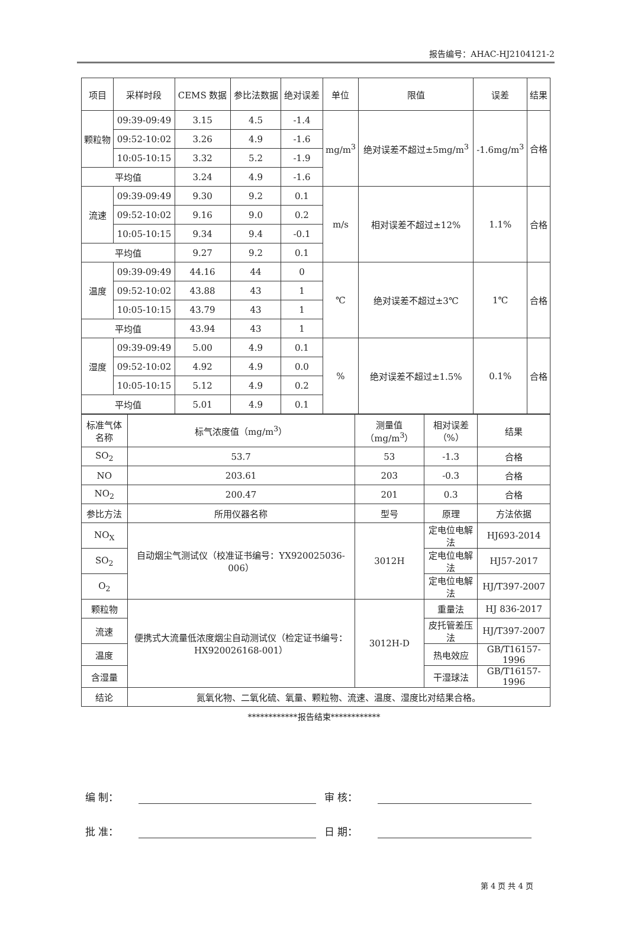报告编号：AHAC-HJ2104121-2
| 项目 | 采样时段 | CEMS 数据 | 参比法数据 | 绝对误差 | 单位 | 限值 | 误差 | 结果 |
| --- | --- | --- | --- | --- | --- | --- | --- | --- |
| 颗粒物 | 09:39-09:49 | 3.15 | 4.5 | -1.4 | mg/m<sup>3</sup> | 绝对误差不超过±5mg/m<sup>3</sup> | -1.6mg/m<sup>3</sup> | 合格 |
| | 09:52-10:02 | 3.26 | 4.9 | -1.6 | | | | |
| | 10:05-10:15 | 3.32 | 5.2 | -1.9 | | | | |
| 平均值 | | 3.24 | 4.9 | -1.6 | | | | |
| 流速 | 09:39-09:49 | 9.30 | 9.2 | 0.1 | m/s | 相对误差不超过±12% | 1.1% | 合格 |
| | 09:52-10:02 | 9.16 | 9.0 | 0.2 | | | | |
| | 10:05-10:15 | 9.34 | 9.4 | -0.1 | | | | |
| 平均值 | | 9.27 | 9.2 | 0.1 | | | | |
| 温度 | 09:39-09:49 | 44.16 | 44 | 0 | ℃ | 绝对误差不超过±3℃ | 1℃ | 合格 |
| | 09:52-10:02 | 43.88 | 43 | 1 | | | | |
| | 10:05-10:15 | 43.79 | 43 | 1 | | | | |
| 平均值 | | 43.94 | 43 | 1 | | | | |
| 湿度 | 09:39-09:49 | 5.00 | 4.9 | 0.1 | % | 绝对误差不超过±1.5% | 0.1% | 合格 |
| | 09:52-10:02 | 4.92 | 4.9 | 0.0 | | | | |
| | 10:05-10:15 | 5.12 | 4.9 | 0.2 | | | | |
| 平均值 | | 5.01 | 4.9 | 0.1 | | | | |
| 标准气体名称 | 标气浓度值（mg/m<sup>3</sup>） | 测量值（mg/m<sup>3</sup>） | 相对误差（%） | 结果 |
| SO<sub>2</sub> | 53.7 | 53 | -1.3 | 合格 |
| NO | 203.61 | 203 | -0.3 | 合格 |
| NO<sub>2</sub> | 200.47 | 201 | 0.3 | 合格 |
| 参比方法 | 所用仪器名称 | 型号 | 原理 | 方法依据 |
| NO<sub>X</sub> | 自动烟尘气测试仪（校准证书编号：YX920025036-006） | 3012H | 定电位电解法 | HJ693-2014 |
| SO<sub>2</sub> | | | 定电位电解法 | HJ57-2017 |
| O<sub>2</sub> | | | 定电位电解法 | HJ/T397-2007 |
| 颗粒物 | 便携式大流量低浓度烟尘自动测试仪（检定证书编号：HX920026168-001） | 3012H-D | 重量法 | HJ 836-2017 |
| 流速 | | | 皮托管差压法 | HJ/T397-2007 |
| 温度 | | | 热电效应 | GB/T16157-1996 |
| 含湿量 | | | 干湿球法 | GB/T16157-1996 |
| 结论 | 氮氧化物、二氧化硫、氧量、颗粒物、流速、温度、湿度比对结果合格。 | | | |
************报告结束************
编 制： 审 核：
批 准： 日 期：
第 4 页 共 4 页